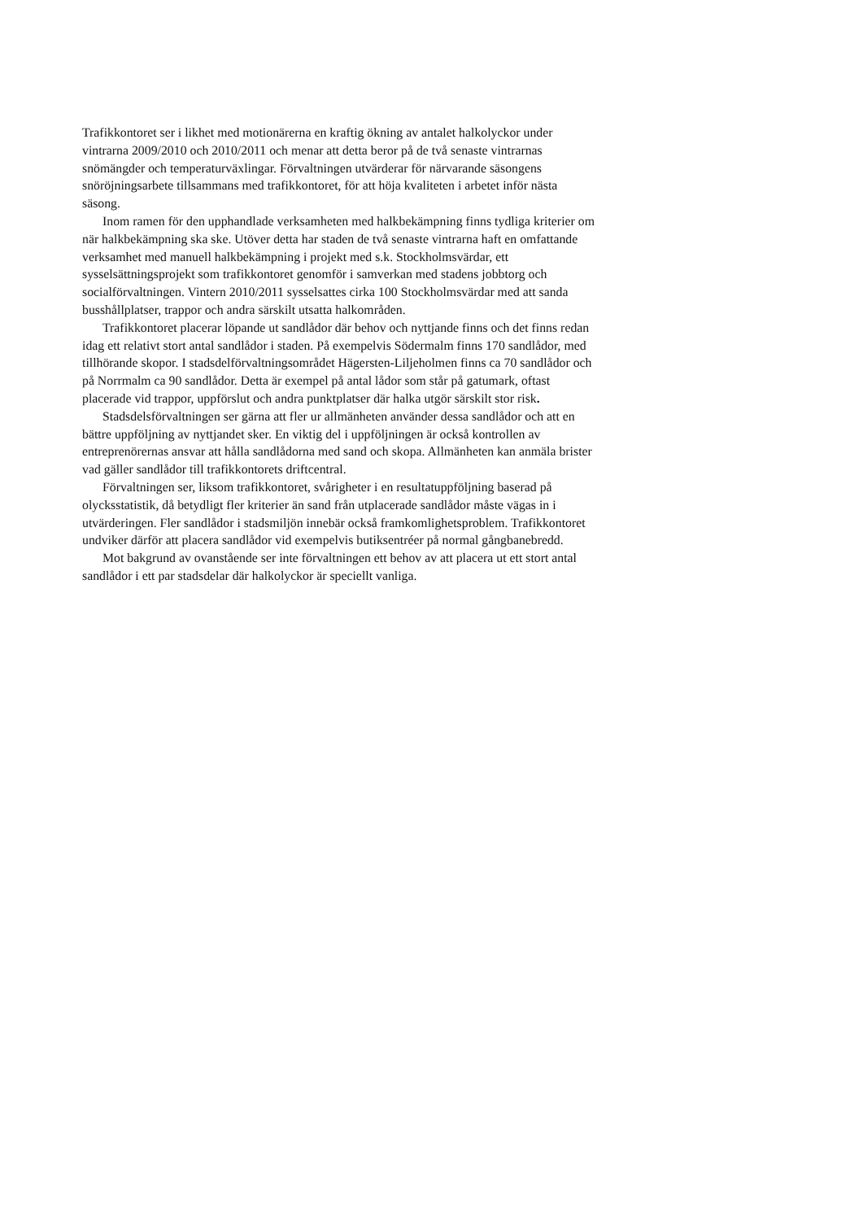Trafikkontoret ser i likhet med motionärerna en kraftig ökning av antalet halkolyckor under vintrarna 2009/2010 och 2010/2011 och menar att detta beror på de två senaste vintrarnas snömängder och temperaturväxlingar. Förvaltningen utvärderar för närvarande säsongens snöröjningsarbete tillsammans med trafikkontoret, för att höja kvaliteten i arbetet inför nästa säsong.
Inom ramen för den upphandlade verksamheten med halkbekämpning finns tydliga kriterier om när halkbekämpning ska ske. Utöver detta har staden de två senaste vintrarna haft en omfattande verksamhet med manuell halkbekämpning i projekt med s.k. Stockholmsvärdar, ett sysselsättningsprojekt som trafikkontoret genomför i samverkan med stadens jobbtorg och socialförvaltningen. Vintern 2010/2011 sysselsattes cirka 100 Stockholmsvärdar med att sanda busshållplatser, trappor och andra särskilt utsatta halkområden.
Trafikkontoret placerar löpande ut sandlådor där behov och nyttjande finns och det finns redan idag ett relativt stort antal sandlådor i staden. På exempelvis Södermalm finns 170 sandlådor, med tillhörande skopor. I stadsdelförvaltningsområdet Hägersten-Liljeholmen finns ca 70 sandlådor och på Norrmalm ca 90 sandlådor. Detta är exempel på antal lådor som står på gatumark, oftast placerade vid trappor, uppförslut och andra punktplatser där halka utgör särskilt stor risk.
Stadsdelsförvaltningen ser gärna att fler ur allmänheten använder dessa sandlådor och att en bättre uppföljning av nyttjandet sker. En viktig del i uppföljningen är också kontrollen av entreprenörernas ansvar att hålla sandlådorna med sand och skopa. Allmänheten kan anmäla brister vad gäller sandlådor till trafikkontorets driftcentral.
Förvaltningen ser, liksom trafikkontoret, svårigheter i en resultatuppföljning baserad på olycksstatistik, då betydligt fler kriterier än sand från utplacerade sandlådor måste vägas in i utvärderingen. Fler sandlådor i stadsmiljön innebär också framkomlighetsproblem. Trafikkontoret undviker därför att placera sandlådor vid exempelvis butiksentréer på normal gångbanebredd.
Mot bakgrund av ovanstående ser inte förvaltningen ett behov av att placera ut ett stort antal sandlådor i ett par stadsdelar där halkolyckor är speciellt vanliga.